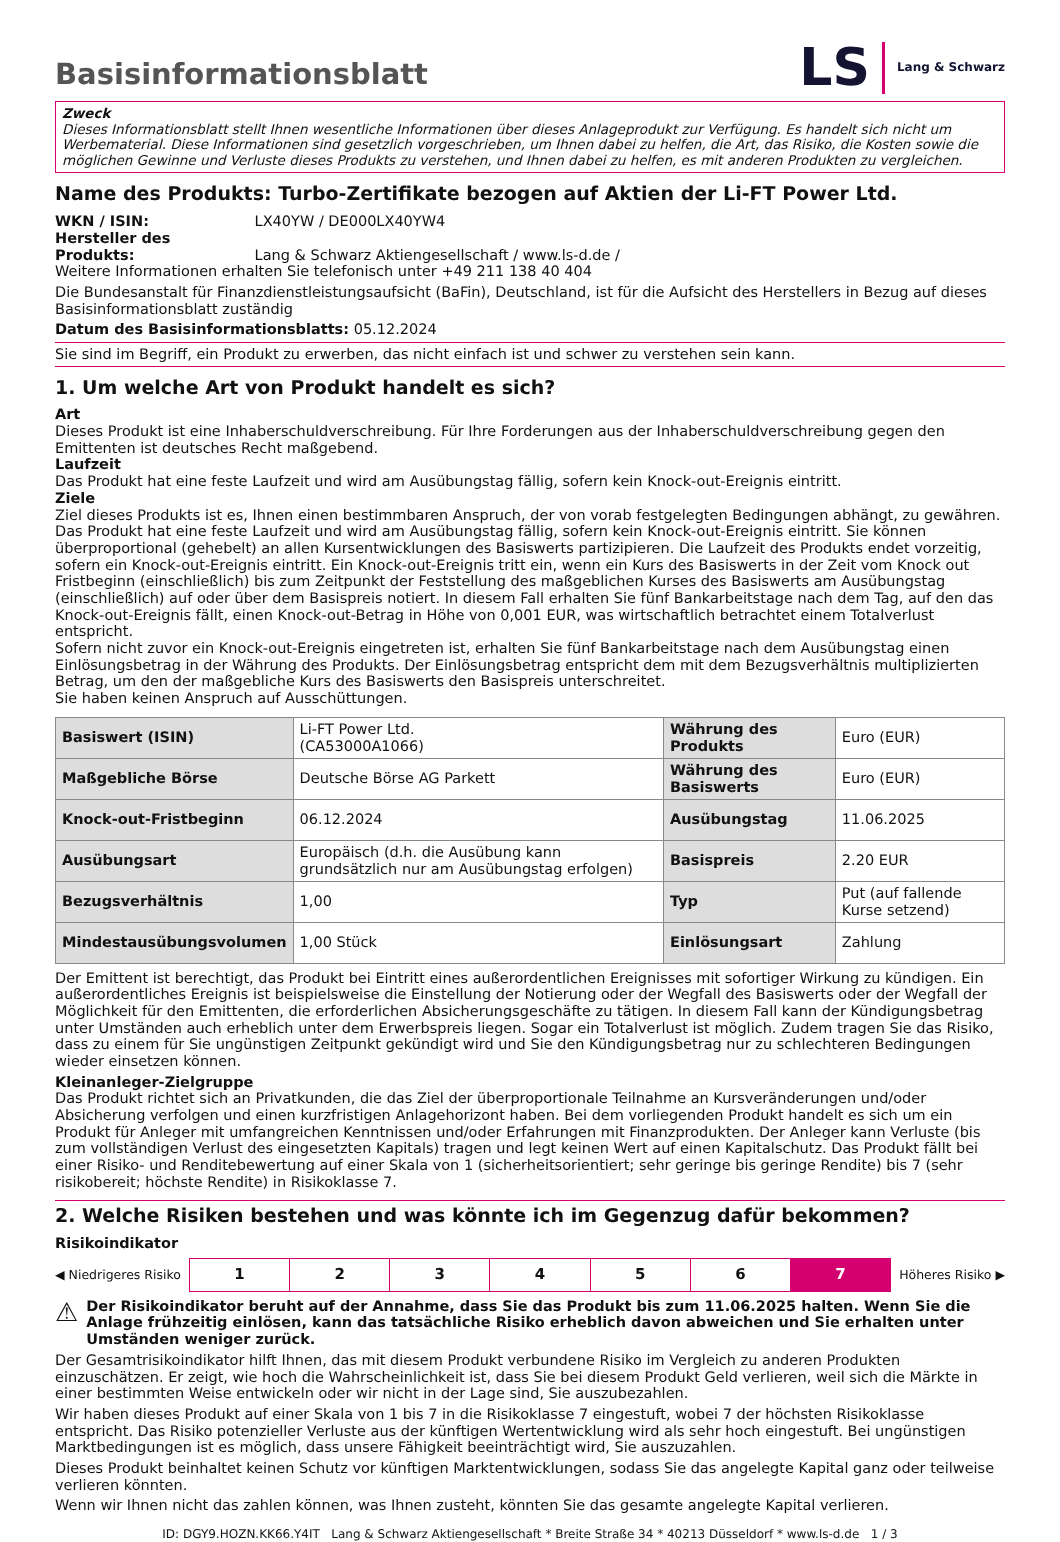LS Lang & Schwarz
Basisinformationsblatt
Zweck
Dieses Informationsblatt stellt Ihnen wesentliche Informationen über dieses Anlageprodukt zur Verfügung. Es handelt sich nicht um Werbematerial. Diese Informationen sind gesetzlich vorgeschrieben, um Ihnen dabei zu helfen, die Art, das Risiko, die Kosten sowie die möglichen Gewinne und Verluste dieses Produkts zu verstehen, und Ihnen dabei zu helfen, es mit anderen Produkten zu vergleichen.
Name des Produkts: Turbo-Zertifikate bezogen auf Aktien der Li-FT Power Ltd.
WKN / ISIN: LX40YW / DE000LX40YW4
Hersteller des Produkts: Lang & Schwarz Aktiengesellschaft / www.ls-d.de /
Weitere Informationen erhalten Sie telefonisch unter +49 211 138 40 404
Die Bundesanstalt für Finanzdienstleistungsaufsicht (BaFin), Deutschland, ist für die Aufsicht des Herstellers in Bezug auf dieses Basisinformationsblatt zuständig
Datum des Basisinformationsblatts: 05.12.2024
Sie sind im Begriff, ein Produkt zu erwerben, das nicht einfach ist und schwer zu verstehen sein kann.
1. Um welche Art von Produkt handelt es sich?
Art
Dieses Produkt ist eine Inhaberschuldverschreibung. Für Ihre Forderungen aus der Inhaberschuldverschreibung gegen den Emittenten ist deutsches Recht maßgebend.
Laufzeit
Das Produkt hat eine feste Laufzeit und wird am Ausübungstag fällig, sofern kein Knock-out-Ereignis eintritt.
Ziele
Ziel dieses Produkts ist es, Ihnen einen bestimmbaren Anspruch, der von vorab festgelegten Bedingungen abhängt, zu gewähren. Das Produkt hat eine feste Laufzeit und wird am Ausübungstag fällig, sofern kein Knock-out-Ereignis eintritt. Sie können überproportional (gehebelt) an allen Kursentwicklungen des Basiswerts partizipieren. Die Laufzeit des Produkts endet vorzeitig, sofern ein Knock-out-Ereignis eintritt. Ein Knock-out-Ereignis tritt ein, wenn ein Kurs des Basiswerts in der Zeit vom Knock out Fristbeginn (einschließlich) bis zum Zeitpunkt der Feststellung des maßgeblichen Kurses des Basiswerts am Ausübungstag (einschließlich) auf oder über dem Basispreis notiert. In diesem Fall erhalten Sie fünf Bankarbeitstage nach dem Tag, auf den das Knock-out-Ereignis fällt, einen Knock-out-Betrag in Höhe von 0,001 EUR, was wirtschaftlich betrachtet einem Totalverlust entspricht.
Sofern nicht zuvor ein Knock-out-Ereignis eingetreten ist, erhalten Sie fünf Bankarbeitstage nach dem Ausübungstag einen Einlösungsbetrag in der Währung des Produkts. Der Einlösungsbetrag entspricht dem mit dem Bezugsverhältnis multiplizierten Betrag, um den der maßgebliche Kurs des Basiswerts den Basispreis unterschreitet.
Sie haben keinen Anspruch auf Ausschüttungen.
| Basiswert (ISIN) | Li-FT Power Ltd. (CA53000A1066) | Währung des Produkts | Euro (EUR) |
| Maßgebliche Börse | Deutsche Börse AG Parkett | Währung des Basiswerts | Euro (EUR) |
| Knock-out-Fristbeginn | 06.12.2024 | Ausübungstag | 11.06.2025 |
| Ausübungsart | Europäisch (d.h. die Ausübung kann grundsätzlich nur am Ausübungstag erfolgen) | Basispreis | 2.20 EUR |
| Bezugsverhältnis | 1,00 | Typ | Put (auf fallende Kurse setzend) |
| Mindestausübungsvolumen | 1,00 Stück | Einlösungsart | Zahlung |
Der Emittent ist berechtigt, das Produkt bei Eintritt eines außerordentlichen Ereignisses mit sofortiger Wirkung zu kündigen. Ein außerordentliches Ereignis ist beispielsweise die Einstellung der Notierung oder der Wegfall des Basiswerts oder der Wegfall der Möglichkeit für den Emittenten, die erforderlichen Absicherungsgeschäfte zu tätigen. In diesem Fall kann der Kündigungsbetrag unter Umständen auch erheblich unter dem Erwerbspreis liegen. Sogar ein Totalverlust ist möglich. Zudem tragen Sie das Risiko, dass zu einem für Sie ungünstigen Zeitpunkt gekündigt wird und Sie den Kündigungsbetrag nur zu schlechteren Bedingungen wieder einsetzen können.
Kleinanleger-Zielgruppe
Das Produkt richtet sich an Privatkunden, die das Ziel der überproportionale Teilnahme an Kursveränderungen und/oder Absicherung verfolgen und einen kurzfristigen Anlagehorizont haben. Bei dem vorliegenden Produkt handelt es sich um ein Produkt für Anleger mit umfangreichen Kenntnissen und/oder Erfahrungen mit Finanzprodukten. Der Anleger kann Verluste (bis zum vollständigen Verlust des eingesetzten Kapitals) tragen und legt keinen Wert auf einen Kapitalschutz. Das Produkt fällt bei einer Risiko- und Renditebewertung auf einer Skala von 1 (sicherheitsorientiert; sehr geringe bis geringe Rendite) bis 7 (sehr risikobereit; höchste Rendite) in Risikoklasse 7.
2. Welche Risiken bestehen und was könnte ich im Gegenzug dafür bekommen?
Risikoindikator
◀ Niedrigeres Risiko
| 1 | 2 | 3 | 4 | 5 | 6 | 7 |
Höheres Risiko ▶
⚠ Der Risikoindikator beruht auf der Annahme, dass Sie das Produkt bis zum 11.06.2025 halten. Wenn Sie die Anlage frühzeitig einlösen, kann das tatsächliche Risiko erheblich davon abweichen und Sie erhalten unter Umständen weniger zurück.
Der Gesamtrisikoindikator hilft Ihnen, das mit diesem Produkt verbundene Risiko im Vergleich zu anderen Produkten einzuschätzen. Er zeigt, wie hoch die Wahrscheinlichkeit ist, dass Sie bei diesem Produkt Geld verlieren, weil sich die Märkte in einer bestimmten Weise entwickeln oder wir nicht in der Lage sind, Sie auszubezahlen.
Wir haben dieses Produkt auf einer Skala von 1 bis 7 in die Risikoklasse 7 eingestuft, wobei 7 der höchsten Risikoklasse entspricht. Das Risiko potenzieller Verluste aus der künftigen Wertentwicklung wird als sehr hoch eingestuft. Bei ungünstigen Marktbedingungen ist es möglich, dass unsere Fähigkeit beeinträchtigt wird, Sie auszuzahlen.
Dieses Produkt beinhaltet keinen Schutz vor künftigen Marktentwicklungen, sodass Sie das angelegte Kapital ganz oder teilweise verlieren könnten.
Wenn wir Ihnen nicht das zahlen können, was Ihnen zusteht, könnten Sie das gesamte angelegte Kapital verlieren.
ID: DGY9.HOZN.KK66.Y4IT Lang & Schwarz Aktiengesellschaft * Breite Straße 34 * 40213 Düsseldorf * www.ls-d.de 1 / 3